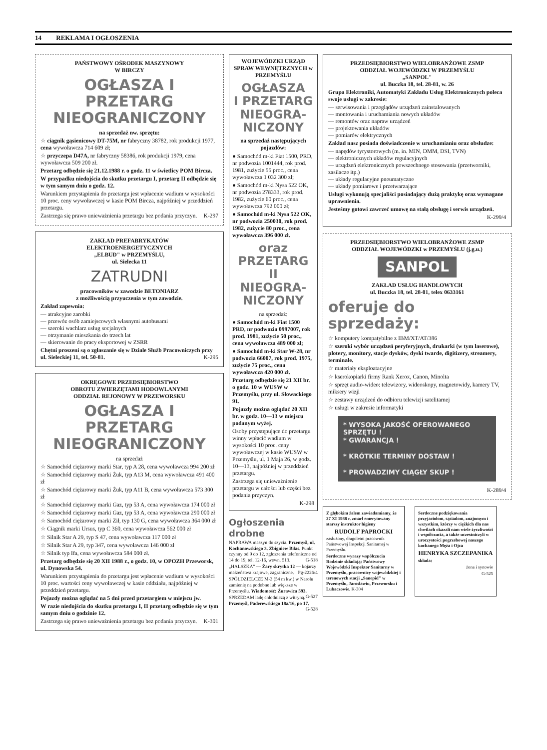14 REKLAMA I OGŁOSZENIA
PAŃSTWOWY OŚRODEK MASZYNOWY
W BIRCZY
OGŁASZA I PRZETARG
NIEOGRANICZONY
na sprzedaż nw. sprzętu:
☆ ciągnik gąsienicowy DT-75M, nr fabryczny 38782, rok produkcji 1977, cena wywoławcza 714 609 zł;
☆ przyczepa D47A, nr fabryczny 58386, rok produkcji 1979, cena wywoławcza 509 200 zł.
Przetarg odbędzie się 21.12.1988 r. o godz. 11 w świetlicy POM Bircza.
W przypadku niedojścia do skutku przetargu I, przetarg II odbędzie się w tym samym dniu o godz. 12.
Warunkiem przystąpienia do przetargu jest wpłacenie wadium w wysokości 10 proc. ceny wywoławczej w kasie POM Bircza, najpóźniej w przeddzień przetargu.
Zastrzega się prawo unieważnienia przetargu bez podania przyczyn. K-297
ZAKŁAD PREFABRYKATÓW
ELEKTROENERGETYCZNYCH
„ELBUD" w PRZEMYŚLU,
ul. Sielecka 11
ZATRUDNI
pracowników w zawodzie BETONIARZ
z możliwością przyuczenia w tym zawodzie.
Zakład zapewnia:
— atrakcyjne zarobki
— przewóz osób zamiejscowych własnymi autobusami
— szeroki wachlarz usług socjalnych
— otrzymanie mieszkania do trzech lat
— skierowanie do pracy eksportowej w ZSRR
Chętni proszeni są o zgłaszanie się w Dziale Służb Pracowniczych przy ul. Sieleckiej 11, tel. 50-81. K-295
OKRĘGOWE PRZEDSIĘBIORSTWO
OBROTU ZWIERZĘTAMI HODOWLANYMI
ODDZIAŁ REJONOWY W PRZEWORSKU
OGŁASZA I PRZETARG
NIEOGRANICZONY
na sprzedaż
☆ Samochód ciężarowy marki Star, typ A 28, cena wywoławcza 994 200 zł
☆ Samochód ciężarowy marki Żuk, typ A13 M, cena wywoławcza 491 400 zł
☆ Samochód ciężarowy marki Żuk, typ A11 B, cena wywoławcza 573 300 zł
☆ Samochód ciężarowy marki Gaz, typ 53 A, cena wywoławcza 174 000 zł
☆ Samochód ciężarowy marki Gaz, typ 53 A, cena wywoławcza 290 000 zł
☆ Samochód ciężarowy marki Ził, typ 130 G, cena wywoławcza 364 000 zł
☆ Ciągnik marki Ursus, typ C 360, cena wywoławcza 562 000 zł
☆ Silnik Star A 29, typ S 47, cena wywoławcza 117 000 zł
☆ Silnik Star A 29, typ 347, cena wywoławcza 146 000 zł
☆ Silnik typ Ifa, cena wywoławcza 584 000 zł.
Przetarg odbędzie się 20 XII 1988 r., o godz. 10, w OPOZH Przeworsk, ul. Dynowska 54.
Warunkiem przystąpienia do przetargu jest wpłacenie wadium w wysokości 10 proc. wartości ceny wywoławczej w kasie oddziału, najpóźniej w przeddzień przetargu.
Pojazdy można oglądać na 5 dni przed przetargiem w miejscu jw.
W razie niedojścia do skutku przetargu I, II przetarg odbędzie się w tym samym dniu o godzinie 12.
Zastrzega się prawo unieważnienia przetargu bez podania przyczyn. K-301
WOJEWÓDZKI URZĄD SPRAW WEWNĘTRZNYCH w PRZEMYŚLU
OGŁASZA
I PRZETARG
NIEOGRA-
NICZONY
na sprzedaż następujących pojazdów:
● Samochód m-ki Fiat 1500, PRD, nr podwozia 1001444, rok prod. 1981, zużycie 55 proc., cena wywoławcza 1 032 300 zł;
● Samochód m-ki Nysa 522 OK, nr podwozia 278333, rok prod. 1982, zużycie 60 proc., cena wywoławcza 792 000 zł;
● Samochód m-ki Nysa 522 OK, nr podwozia 250030, rok prod. 1982, zużycie 80 proc., cena wywoławcza 396 000 zł.
oraz
PRZETARG II
NIEOGRA-
NICZONY
na sprzedaż:
● Samochód m-ki Fiat 1500 PRD, nr podwozia 0997007, rok prod. 1981, zużycie 50 proc., cena wywoławcza 489 000 zł;
● Samochód m-ki Star W-28, nr podwozia 66007, rok prod. 1975, zużycie 75 proc., cena wywoławcza 420 000 zł.
Przetarg odbędzie się 21 XII br. o godz. 10 w WUSW w Przemyślu, przy ul. Słowackiego 91.
Pojazdy można oglądać 20 XII br. w godz. 10—13 w miejscu podanym wyżej.
Osoby przystępujące do przetargu winny wpłacić wadium w wysokości 10 proc. ceny wywoławczej w kasie WUSW w Przemyślu, ul. 1 Maja 26, w godz. 10—13, najpóźniej w przeddzień przetargu.
Zastrzega się unieważnienie przetargu w całości lub części bez podania przyczyn.
K-298
Ogłoszenia drobne
NAPRAWA maszyn do szycia. Przemyśl, ul. Kochanowskiego 3. Zbigniew Biłas. Punkt czynny od 9 do 12, zgłoszenia telefoniczne od 14 do 19, tel. 12-16, wewn. 513. G-518
„HALSZKA" — Żary skrytka 12 — kojarzy małżeństwa krajowe, zagraniczne. Pg-2226/4
SPÓŁDZIELCZE M-3 (54 m kw.) w Narolu zamienię na podobne lub większe w Przemyślu. Wiadomość: Żurawica 593. G-527
SPRZEDAM ladę chłodniczą z witryną. Przemyśl, Paderewskiego 18a/16, po 17. G-528
PRZEDSIĘBIORSTWO WIELOBRANŻOWE ZSMP
ODDZIAŁ WOJEWÓDZKI W PRZEMYŚLU
„SANPOL"
ul. Buczka 18, tel. 28-81, w. 26
Grupa Elektroniki, Automatyki Zakładu Usług Elektronicznych poleca swoje usługi w zakresie:
— serwisowania i przeglądów urządzeń zainstalowanych
— montowania i uruchamiania nowych układów
— remontów oraz napraw urządzeń
— projektowania układów
— pomiarów elektrycznych
Zakład nasz posiada doświadczenie w uruchamianiu oraz obsłudze:
— napędów tyrystorowych (m. in. MIN, DMM, DSI, TVN)
— elektronicznych układów regulacyjnych
— urządzeń elektronicznych powszechnego stosowania (przetworniki, zasilacze itp.)
— układy regulacyjne pneumatyczne
— układy pomiarowe i przetwarzające
Usługi wykonują specjaliści posiadający dużą praktykę oraz wymagane uprawnienia.
Jesteśmy gotowi zawrzeć umowę na stałą obsługę i serwis urządzeń.
K-299/4
PRZEDSIĘBIORSTWO WIELOBRANŻOWE ZSMP
ODDZIAŁ WOJEWÓDZKI w PRZEMYŚLU (j.g.u.)
SANPOL
ZAKŁAD USŁUG HANDLOWYCH
ul. Buczka 18, tel. 28-01, telex 0633161
oferuje do sprzedaży:
☆ komputery kompatybilne z IBM/XT/AT/386
☆ szeroki wybór urządzeń peryferyjnych, drukarki (w tym laserowe), plotery, monitory, stacje dysków, dyski twarde, digitizery, streamery, terminale.
☆ materiały eksploatacyjne
☆ kserokopiarki firmy Rank Xerox, Canon, Minolta
☆ sprzęt audio-wideo: telewizory, wideoskopy, magnetowidy, kamery TV, miksery wizji
☆ zestawy urządzeń do odbioru telewizji satelitarnej
☆ usługi w zakresie informatyki
* WYSOKA JAKOŚĆ OFEROWANEGO SPRZĘTU !
* GWARANCJA !
* KRÓTKIE TERMINY DOSTAW !
* PROWADZIMY CIĄGŁY SKUP !
K-289/4
Z głębokim żalem zawiadamiamy, że 27 XI 1988 r. zmarł emerytowany starszy instruktor higieny
RUDOLF PAPROCKI
zasłużony, długoletni pracownik Państwowej Inspekcji Sanitarnej w Przemyślu.
Serdeczne wyrazy współczucia Rodzinie składają: Państwowy Wojewódzki Inspektor Sanitarny w Przemyślu, pracownicy wojewódzkiej i terenowych stacji „Sanepid" w Przemyślu, Jarosławiu, Przeworsku i Lubaczowie. K-304
Serdeczne podziękowania przyjaciołom, sąsiadom, znajomym i wszystkim, którzy w ciężkich dla nas chwilach okazali nam wiele życzliwości i współczucia, a także uczestniczyli w uroczystości pogrzebowej naszego kochanego Męża i Ojca
HENRYKA SZCZEPANIKA
składa:
żona i synowie
G-525